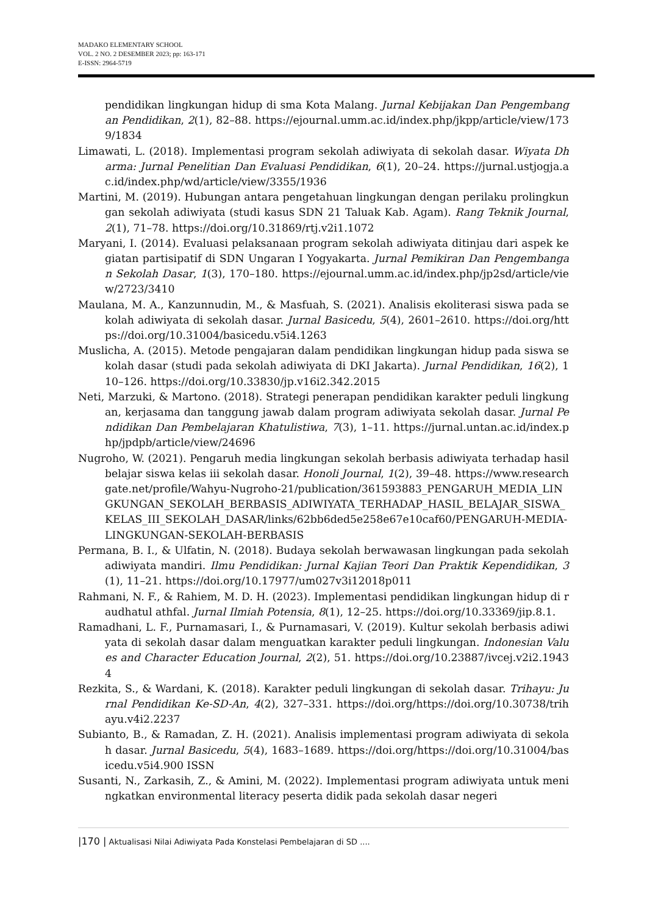MADAKO ELEMENTARY SCHOOL
VOL. 2 NO. 2 DESEMBER 2023; pp: 163-171
E-ISSN: 2964-5719
pendidikan lingkungan hidup di sma Kota Malang. Jurnal Kebijakan Dan Pengembangan Pendidikan, 2(1), 82–88. https://ejournal.umm.ac.id/index.php/jkpp/article/view/1739/1834
Limawati, L. (2018). Implementasi program sekolah adiwiyata di sekolah dasar. Wiyata Dharma: Jurnal Penelitian Dan Evaluasi Pendidikan, 6(1), 20–24. https://jurnal.ustjogja.ac.id/index.php/wd/article/view/3355/1936
Martini, M. (2019). Hubungan antara pengetahuan lingkungan dengan perilaku prolingkungan sekolah adiwiyata (studi kasus SDN 21 Taluak Kab. Agam). Rang Teknik Journal, 2(1), 71–78. https://doi.org/10.31869/rtj.v2i1.1072
Maryani, I. (2014). Evaluasi pelaksanaan program sekolah adiwiyata ditinjau dari aspek kegiatan partisipatif di SDN Ungaran I Yogyakarta. Jurnal Pemikiran Dan Pengembangan Sekolah Dasar, 1(3), 170–180. https://ejournal.umm.ac.id/index.php/jp2sd/article/view/2723/3410
Maulana, M. A., Kanzunnudin, M., & Masfuah, S. (2021). Analisis ekoliterasi siswa pada sekolah adiwiyata di sekolah dasar. Jurnal Basicedu, 5(4), 2601–2610. https://doi.org/https://doi.org/10.31004/basicedu.v5i4.1263
Muslicha, A. (2015). Metode pengajaran dalam pendidikan lingkungan hidup pada siswa sekolah dasar (studi pada sekolah adiwiyata di DKI Jakarta). Jurnal Pendidikan, 16(2), 110–126. https://doi.org/10.33830/jp.v16i2.342.2015
Neti, Marzuki, & Martono. (2018). Strategi penerapan pendidikan karakter peduli lingkungan, kerjasama dan tanggung jawab dalam program adiwiyata sekolah dasar. Jurnal Pendidikan Dan Pembelajaran Khatulistiwa, 7(3), 1–11. https://jurnal.untan.ac.id/index.php/jpdpb/article/view/24696
Nugroho, W. (2021). Pengaruh media lingkungan sekolah berbasis adiwiyata terhadap hasil belajar siswa kelas iii sekolah dasar. Honoli Journal, 1(2), 39–48. https://www.researchgate.net/profile/Wahyu-Nugroho-21/publication/361593883_PENGARUH_MEDIA_LINGKUNGAN_SEKOLAH_BERBASIS_ADIWIYATA_TERHADAP_HASIL_BELAJAR_SISWA_KELAS_III_SEKOLAH_DASAR/links/62bb6ded5e258e67e10caf60/PENGARUH-MEDIA-LINGKUNGAN-SEKOLAH-BERBASIS
Permana, B. I., & Ulfatin, N. (2018). Budaya sekolah berwawasan lingkungan pada sekolah adiwiyata mandiri. Ilmu Pendidikan: Jurnal Kajian Teori Dan Praktik Kependidikan, 3(1), 11–21. https://doi.org/10.17977/um027v3i12018p011
Rahmani, N. F., & Rahiem, M. D. H. (2023). Implementasi pendidikan lingkungan hidup di raudhatul athfal. Jurnal Ilmiah Potensia, 8(1), 12–25. https://doi.org/10.33369/jip.8.1.
Ramadhani, L. F., Purnamasari, I., & Purnamasari, V. (2019). Kultur sekolah berbasis adiwiyata di sekolah dasar dalam menguatkan karakter peduli lingkungan. Indonesian Values and Character Education Journal, 2(2), 51. https://doi.org/10.23887/ivcej.v2i2.19434
Rezkita, S., & Wardani, K. (2018). Karakter peduli lingkungan di sekolah dasar. Trihayu: Jurnal Pendidikan Ke-SD-An, 4(2), 327–331. https://doi.org/https://doi.org/10.30738/trihayu.v4i2.2237
Subianto, B., & Ramadan, Z. H. (2021). Analisis implementasi program adiwiyata di sekolah dasar. Jurnal Basicedu, 5(4), 1683–1689. https://doi.org/https://doi.org/10.31004/basicedu.v5i4.900 ISSN
Susanti, N., Zarkasih, Z., & Amini, M. (2022). Implementasi program adiwiyata untuk meningkatkan environmental literacy peserta didik pada sekolah dasar negeri
|170 | Aktualisasi Nilai Adiwiyata Pada Konstelasi Pembelajaran di SD ....